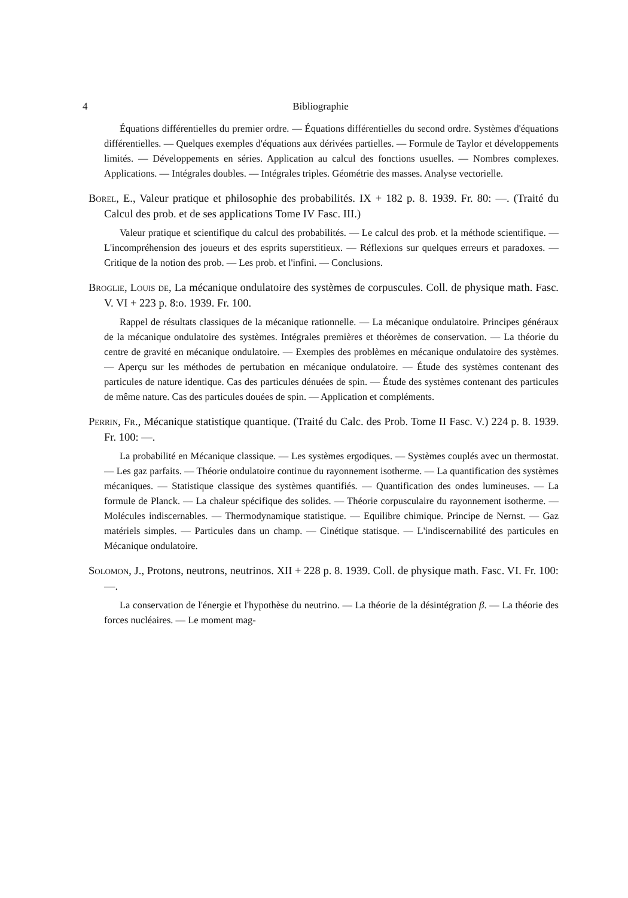4 Bibliographie
Équations différentielles du premier ordre. — Équations différentielles du second ordre. Systèmes d'équations différentielles. — Quelques exemples d'équations aux dérivées partielles. — Formule de Taylor et développements limités. — Développements en séries. Application au calcul des fonctions usuelles. — Nombres complexes. Applications. — Intégrales doubles. — Intégrales triples. Géométrie des masses. Analyse vectorielle.
Borel, E., Valeur pratique et philosophie des probabilités. IX + 182 p. 8. 1939. Fr. 80: —. (Traité du Calcul des prob. et de ses applications Tome IV Fasc. III.)
Valeur pratique et scientifique du calcul des probabilités. — Le calcul des prob. et la méthode scientifique. — L'incompréhension des joueurs et des esprits superstitieux. — Réflexions sur quelques erreurs et paradoxes. — Critique de la notion des prob. — Les prob. et l'infini. — Conclusions.
Broglie, Louis de, La mécanique ondulatoire des systèmes de corpuscules. Coll. de physique math. Fasc. V. VI + 223 p. 8:o. 1939. Fr. 100.
Rappel de résultats classiques de la mécanique rationnelle. — La mécanique ondulatoire. Principes généraux de la mécanique ondulatoire des systèmes. Intégrales premières et théorèmes de conservation. — La théorie du centre de gravité en mécanique ondulatoire. — Exemples des problèmes en mécanique ondulatoire des systèmes. — Aperçu sur les méthodes de pertubation en mécanique ondulatoire. — Étude des systèmes contenant des particules de nature identique. Cas des particules dénuées de spin. — Étude des systèmes contenant des particules de même nature. Cas des particules douées de spin. — Application et compléments.
Perrin, Fr., Mécanique statistique quantique. (Traité du Calc. des Prob. Tome II Fasc. V.) 224 p. 8. 1939. Fr. 100: —.
La probabilité en Mécanique classique. — Les systèmes ergodiques. — Systèmes couplés avec un thermostat. — Les gaz parfaits. — Théorie ondulatoire continue du rayonnement isotherme. — La quantification des systèmes mécaniques. — Statistique classique des systèmes quantifiés. — Quantification des ondes lumineuses. — La formule de Planck. — La chaleur spécifique des solides. — Théorie corpusculaire du rayonnement isotherme. — Molécules indiscernables. — Thermodynamique statistique. — Equilibre chimique. Principe de Nernst. — Gaz matériels simples. — Particules dans un champ. — Cinétique statisque. — L'indiscernabilité des particules en Mécanique ondulatoire.
Solomon, J., Protons, neutrons, neutrinos. XII + 228 p. 8. 1939. Coll. de physique math. Fasc. VI. Fr. 100: —.
La conservation de l'énergie et l'hypothèse du neutrino. — La théorie de la désintégration β. — La théorie des forces nucléaires. — Le moment mag-